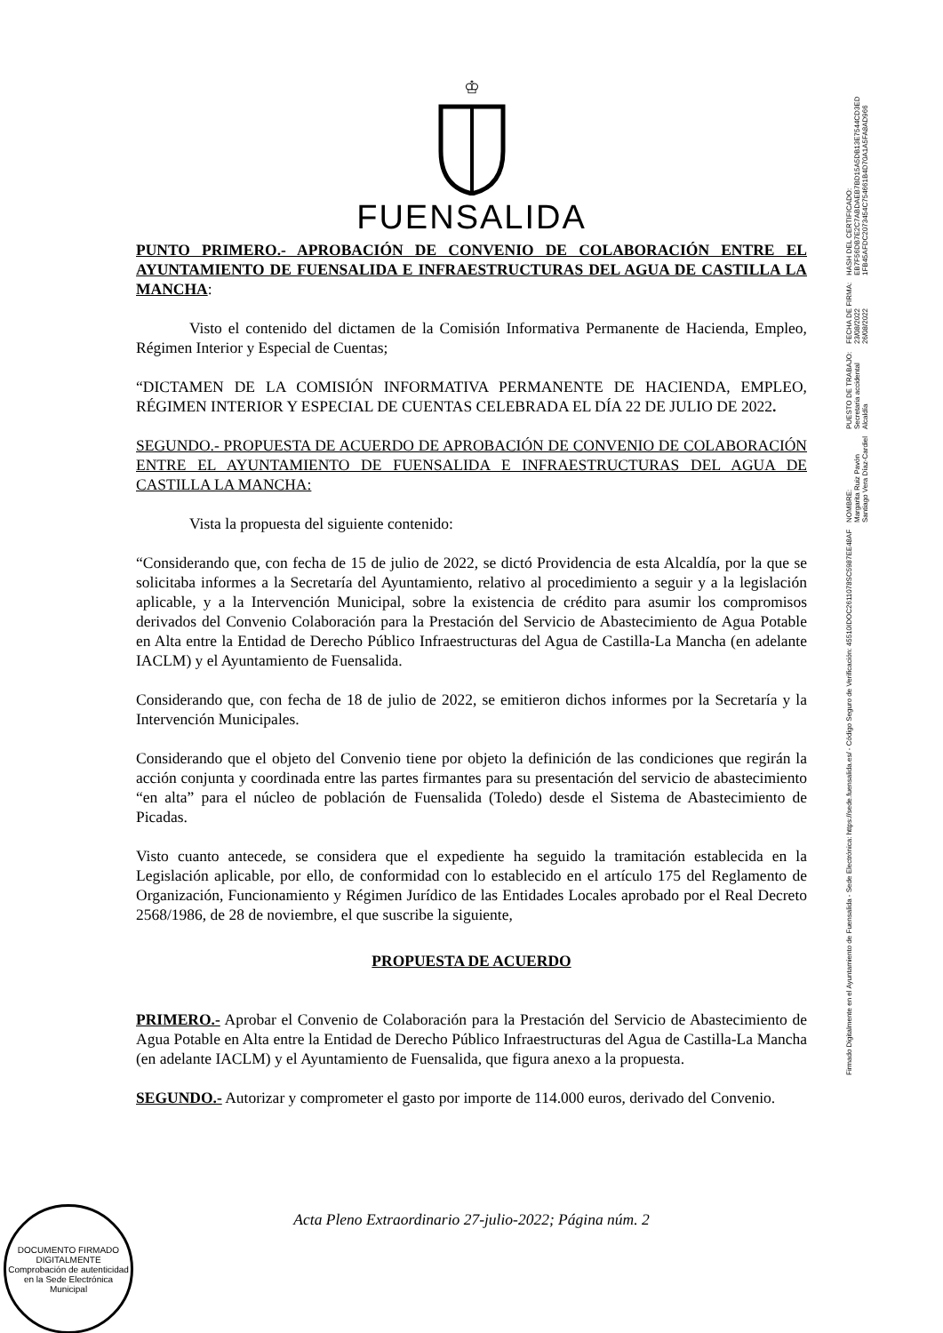♔
FUENSALIDA
PUNTO PRIMERO.- APROBACIÓN DE CONVENIO DE COLABORACIÓN ENTRE EL AYUNTAMIENTO DE FUENSALIDA E INFRAESTRUCTURAS DEL AGUA DE CASTILLA LA MANCHA:
Visto el contenido del dictamen de la Comisión Informativa Permanente de Hacienda, Empleo, Régimen Interior y Especial de Cuentas;
“DICTAMEN DE LA COMISIÓN INFORMATIVA PERMANENTE DE HACIENDA, EMPLEO, RÉGIMEN INTERIOR Y ESPECIAL DE CUENTAS CELEBRADA EL DÍA 22 DE JULIO DE 2022.
SEGUNDO.- PROPUESTA DE ACUERDO DE APROBACIÓN DE CONVENIO DE COLABORACIÓN ENTRE EL AYUNTAMIENTO DE FUENSALIDA E INFRAESTRUCTURAS DEL AGUA DE CASTILLA LA MANCHA:
Vista la propuesta del siguiente contenido:
“Considerando que, con fecha de 15 de julio de 2022, se dictó Providencia de esta Alcaldía, por la que se solicitaba informes a la Secretaría del Ayuntamiento, relativo al procedimiento a seguir y a la legislación aplicable, y a la Intervención Municipal, sobre la existencia de crédito para asumir los compromisos derivados del Convenio Colaboración para la Prestación del Servicio de Abastecimiento de Agua Potable en Alta entre la Entidad de Derecho Público Infraestructuras del Agua de Castilla-La Mancha (en adelante IACLM) y el Ayuntamiento de Fuensalida.
Considerando que, con fecha de 18 de julio de 2022, se emitieron dichos informes por la Secretaría y la Intervención Municipales.
Considerando que el objeto del Convenio tiene por objeto la definición de las condiciones que regirán la acción conjunta y coordinada entre las partes firmantes para su presentación del servicio de abastecimiento “en alta” para el núcleo de población de Fuensalida (Toledo) desde el Sistema de Abastecimiento de Picadas.
Visto cuanto antecede, se considera que el expediente ha seguido la tramitación establecida en la Legislación aplicable, por ello, de conformidad con lo establecido en el artículo 175 del Reglamento de Organización, Funcionamiento y Régimen Jurídico de las Entidades Locales aprobado por el Real Decreto 2568/1986, de 28 de noviembre, el que suscribe la siguiente,
PROPUESTA DE ACUERDO
PRIMERO.- Aprobar el Convenio de Colaboración para la Prestación del Servicio de Abastecimiento de Agua Potable en Alta entre la Entidad de Derecho Público Infraestructuras del Agua de Castilla-La Mancha (en adelante IACLM) y el Ayuntamiento de Fuensalida, que figura anexo a la propuesta.
SEGUNDO.- Autorizar y comprometer el gasto por importe de 114.000 euros, derivado del Convenio.
Acta Pleno Extraordinario 27-julio-2022; Página núm. 2
DOCUMENTO FIRMADO DIGITALMENTE
Comprobación de autenticidad en la Sede Electrónica Municipal
Firmado Digitalmente en el Ayuntamiento de Fuensalida - Sede Electrónica: https://sede.fuensalida.es/ - Código Seguro de Verificación: 45510IDOC2611078SC5987EE48AF
NOMBRE:
Margarita Ruiz Pavón
Santiago Vera Díaz-Cardiel
PUESTO DE TRABAJO:
Secretaria accidental
Alcaldía
FECHA DE FIRMA:
23/08/2022
26/08/2022
HASH DEL CERTIFICADO:
EB7F56DB7E2C7ABDAEB7BD15A5DB13E7544CD3ED
1FB45AFDC2073454C754661B4D70A1A5FA8AD966